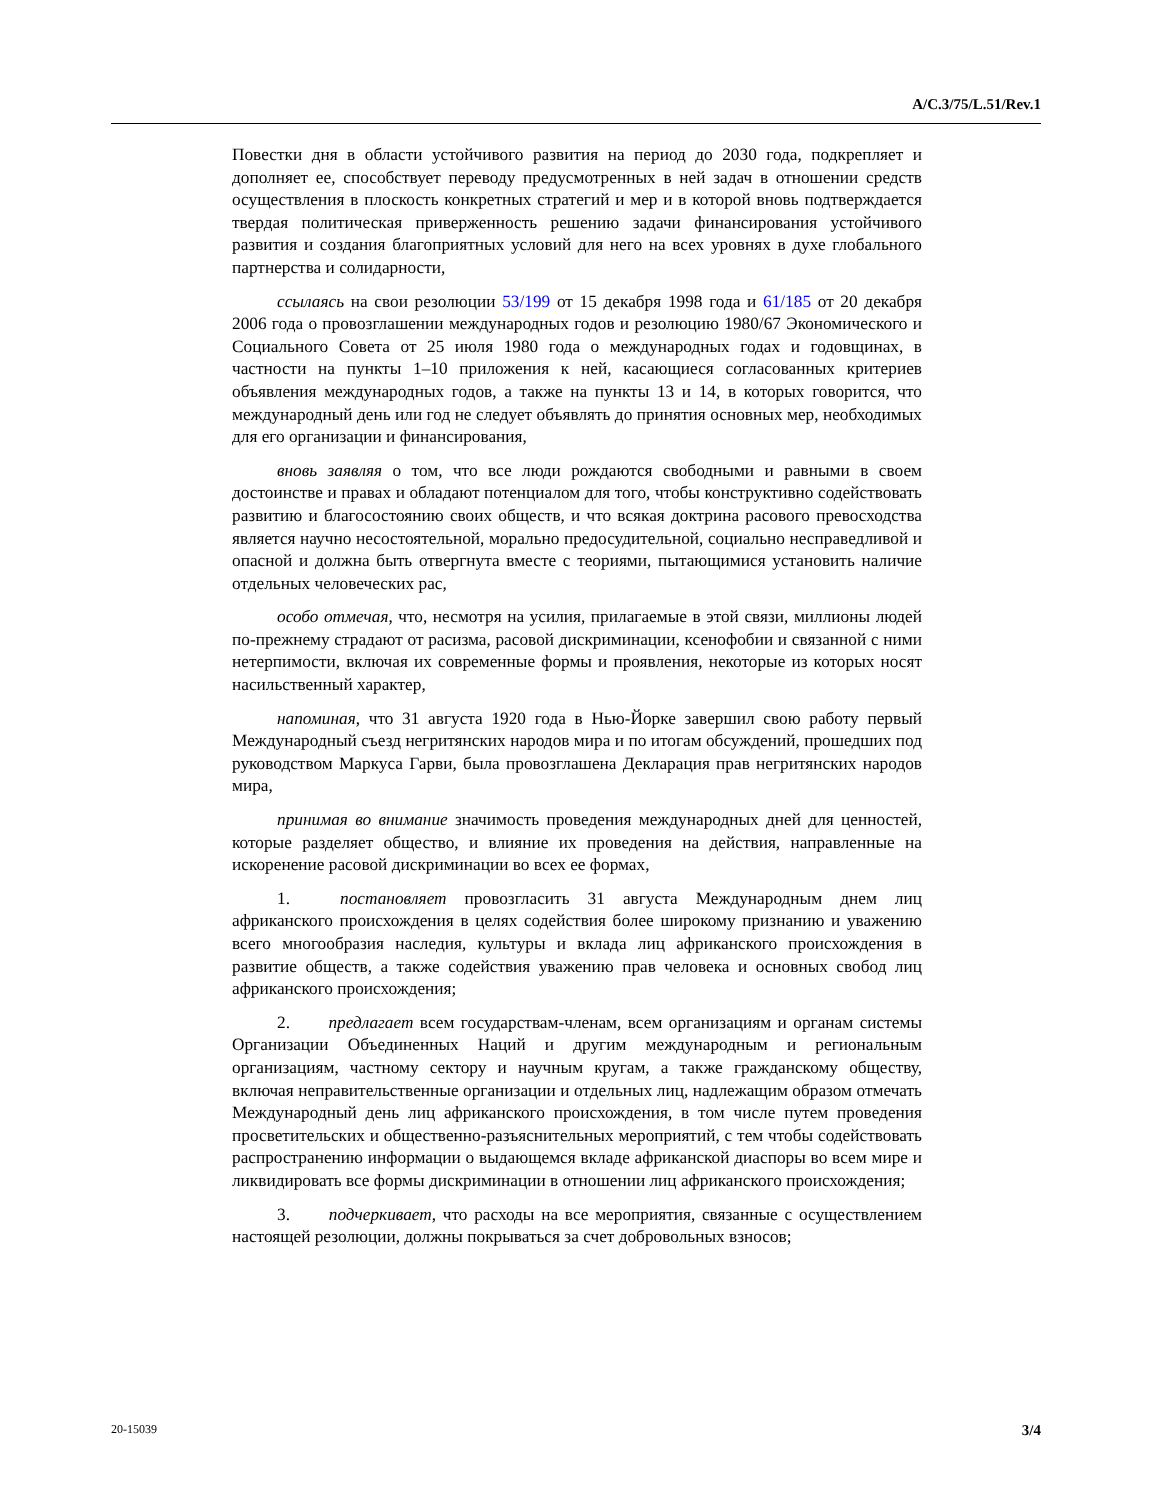A/C.3/75/L.51/Rev.1
Повестки дня в области устойчивого развития на период до 2030 года, подкрепляет и дополняет ее, способствует переводу предусмотренных в ней задач в отношении средств осуществления в плоскость конкретных стратегий и мер и в которой вновь подтверждается твердая политическая приверженность решению задачи финансирования устойчивого развития и создания благоприятных условий для него на всех уровнях в духе глобального партнерства и солидарности,
ссылаясь на свои резолюции 53/199 от 15 декабря 1998 года и 61/185 от 20 декабря 2006 года о провозглашении международных годов и резолюцию 1980/67 Экономического и Социального Совета от 25 июля 1980 года о международных годах и годовщинах, в частности на пункты 1–10 приложения к ней, касающиеся согласованных критериев объявления международных годов, а также на пункты 13 и 14, в которых говорится, что международный день или год не следует объявлять до принятия основных мер, необходимых для его организации и финансирования,
вновь заявляя о том, что все люди рождаются свободными и равными в своем достоинстве и правах и обладают потенциалом для того, чтобы конструктивно содействовать развитию и благосостоянию своих обществ, и что всякая доктрина расового превосходства является научно несостоятельной, морально предосудительной, социально несправедливой и опасной и должна быть отвергнута вместе с теориями, пытающимися установить наличие отдельных человеческих рас,
особо отмечая, что, несмотря на усилия, прилагаемые в этой связи, миллионы людей по-прежнему страдают от расизма, расовой дискриминации, ксенофобии и связанной с ними нетерпимости, включая их современные формы и проявления, некоторые из которых носят насильственный характер,
напоминая, что 31 августа 1920 года в Нью-Йорке завершил свою работу первый Международный съезд негритянских народов мира и по итогам обсуждений, прошедших под руководством Маркуса Гарви, была провозглашена Декларация прав негритянских народов мира,
принимая во внимание значимость проведения международных дней для ценностей, которые разделяет общество, и влияние их проведения на действия, направленные на искоренение расовой дискриминации во всех ее формах,
1. постановляет провозгласить 31 августа Международным днем лиц африканского происхождения в целях содействия более широкому признанию и уважению всего многообразия наследия, культуры и вклада лиц африканского происхождения в развитие обществ, а также содействия уважению прав человека и основных свобод лиц африканского происхождения;
2. предлагает всем государствам-членам, всем организациям и органам системы Организации Объединенных Наций и другим международным и региональным организациям, частному сектору и научным кругам, а также гражданскому обществу, включая неправительственные организации и отдельных лиц, надлежащим образом отмечать Международный день лиц африканского происхождения, в том числе путем проведения просветительских и общественно-разъяснительных мероприятий, с тем чтобы содействовать распространению информации о выдающемся вкладе африканской диаспоры во всем мире и ликвидировать все формы дискриминации в отношении лиц африканского происхождения;
3. подчеркивает, что расходы на все мероприятия, связанные с осуществлением настоящей резолюции, должны покрываться за счет добровольных взносов;
20-15039 3/4